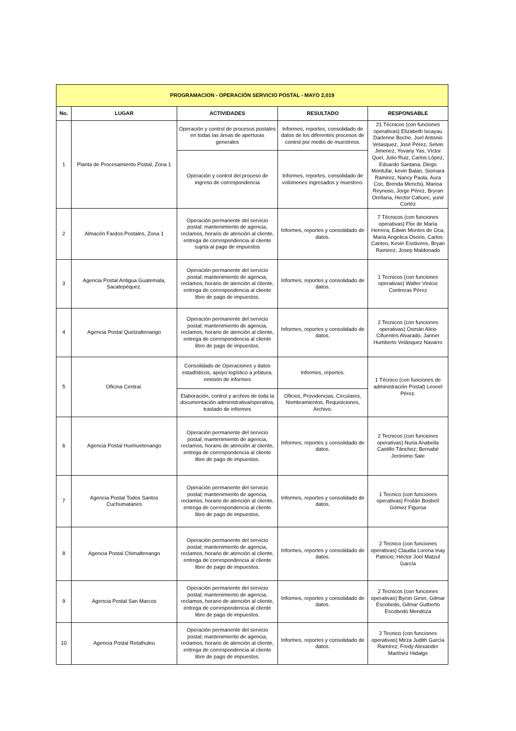| PROGRAMACION - OPERACIÓN SERVICIO POSTAL - MAYO 2,019 | | | | |
| No. | LUGAR | ACTIVIDADES | RESULTADO | RESPONSABLE |
| 1 | Planta de Procesamiento Postal, Zona 1 | Operación y control de procesos postales en todas las áreas de aperturas generales | Informes, reportes, consolidado de datos de los diferentes procesos de control por medio de muestreos. | 21 Técnicos (con funciones operativas) Elizabeth Ixcayau Darlenne Boche, Joel Antonio Velasquez, José Pérez, Selvin Jimenez, Yovany Yas, Víctor Quel, Julio Ruiz, Carlos López, Eduardo Santana, Diego Montufar, kevin Balan, Siomara Ramirez, Nancy Paola, Aura Coc, Brenda Menchú, Marioa Reynoso, Jorge Pérez, Bryran Orellana, Hector Cahuec, yunir Cortéz |
| | | Operación y control del proceso de ingreso de correspondencia | Informes, reportes, consolidado de volúmenes ingresados y muestreo. | |
| 2 | Almacén Fardos Postales, Zona 1 | Operación permanente del servicio postal; mantenimiento de agencia, reclamos, horario de atención al cliente, entrega de correspondencia al cliente sujeta al pago de impuestos | Informes, reportes y consolidado de datos. | 7 Técnicos (con funciones operativas) Flor de María Herrera, Edwin Montes de Oca, Maria Angelica Osorio, Carlos Canteo, Kevin Esstivens, Bryan Ramirez, Josep Maldonado |
| 3 | Agencia Postal Antigua Guatemala, Sacatepéquez. | Operación permanente del servicio postal; mantenimiento de agencia, reclamos, horario de atención al cliente, entrega de correspondencia al cliente libre de pago de impuestos. | Informes, reportes y consolidado de datos. | 1 Tecnicos (con funciones operativas) Walter Vinicio Contreras Pérez |
| 4 | Agencia Postal Quetzaltenango | Operación permanente del servicio postal; mantenimiento de agencia, reclamos, horario de atención al cliente, entrega de correspondencia al cliente libre de pago de impuestos. | Informes, reportes y consolidado de datos. | 2 Tecnicos (con funciones operativas) Osmán Alirio Cifuentes Alvarado, Janner Humberto Velásquez Navarro |
| 5 | Oficina Central. | Consolidado de Operaciones y datos estadísticos, apoyo logístico a jefatura, emisión de informes | Informes, reportes. | 1 Técnico (con funciones de administración Postal) Leonel Pérez. |
| | | Elaboración, control y archivo de toda la documentación administrativa/operativa, traslado de informes | Oficios, Providencias, Circulares, Nombramientos, Requisiciones, Archivo. | |
| 6 | Agencia Postal Huehuetenango | Operación permanente del servicio postal; mantenimiento de agencia, reclamos, horario de atención al cliente, entrega de correspondencia al cliente libre de pago de impuestos. | Informes, reportes y consolidado de datos. | 2 Tecnicos (con funciones operativas) Nuria Anabella Castillo Tánchez; Bernabé Jerónimo Sale |
| 7 | Agencia Postal Todos Santos Cuchumatanes | Operación permanente del servicio postal; mantenimiento de agencia, reclamos, horario de atención al cliente, entrega de correspondencia al cliente libre de pago de impuestos. | Informes, reportes y consolidado de datos. | 1 Tecnico (con funciones operativas) Froilán Bosbelí Gómez Figuroa |
| 8 | Agencia Postal Chimaltenango | Operación permanente del servicio postal; mantenimiento de agencia, reclamos, horario de atención al cliente, entrega de correspondencia al cliente libre de pago de impuestos. | Informes, reportes y consolidado de datos. | 2 Tecnico (con funciones operativas) Claudia Lorena Inay Patricio; Héctor Joel Matzul García |
| 9 | Agencia Postal San Marcos | Operación permanente del servicio postal; mantenimiento de agencia, reclamos, horario de atención al cliente, entrega de correspondencia al cliente libre de pago de impuestos. | Informes, reportes y consolidado de datos. | 2 Tecnicos (con funciones operativas) Byron Giron, Gilmar Escobedo, Gilmar Gutberto Escobedo Mendoza |
| 10 | Agencia Postal Retalhuleu | Operación permanente del servicio postal; mantenimiento de agencia, reclamos, horario de atención al cliente, entrega de correspondencia al cliente libre de pago de impuestos. | Informes, reportes y consolidado de datos. | 2 Tecnico (con funciones operativas) Mirza Judith García Ramírez; Fredy Alexander Martínez Hidalgo |